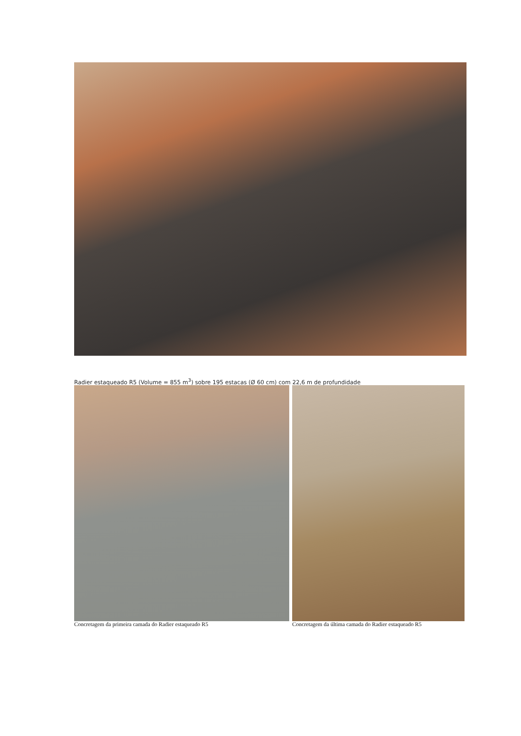Radier estaqueado R5 (Volume = 855 m<sup>3</sup>) sobre 195 estacas (Ø 60 cm) com 22,6 m de profundidade
Concretagem da primeira camada do Radier estaqueado R5
Concretagem da última camada do Radier estaqueado R5